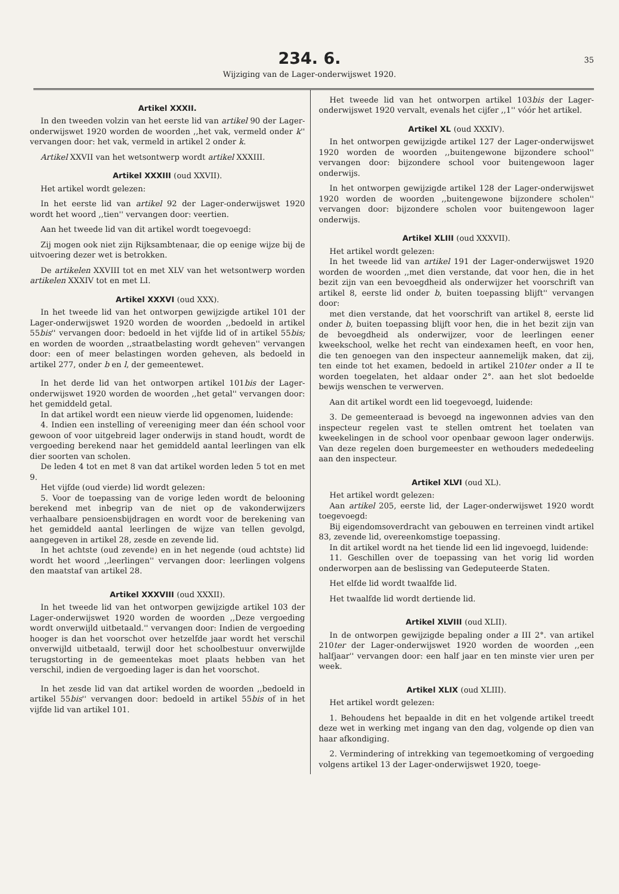234. 6.
35
Wijziging van de Lager-onderwijswet 1920.
Artikel XXXII.
In den tweeden volzin van het eerste lid van artikel 90 der Lager-onderwijswet 1920 worden de woorden ,,het vak, vermeld onder k'' vervangen door: het vak, vermeld in artikel 2 onder k.
Artikel XXVII van het wetsontwerp wordt artikel XXXIII.
Artikel XXXIII (oud XXVII).
Het artikel wordt gelezen:
In het eerste lid van artikel 92 der Lager-onderwijswet 1920 wordt het woord ,,tien'' vervangen door: veertien.
Aan het tweede lid van dit artikel wordt toegevoegd:
Zij mogen ook niet zijn Rijksambtenaar, die op eenige wijze bij de uitvoering dezer wet is betrokken.
De artikelen XXVIII tot en met XLV van het wetsontwerp worden artikelen XXXIV tot en met LI.
Artikel XXXVI (oud XXX).
In het tweede lid van het ontworpen gewijzigde artikel 101 der Lager-onderwijswet 1920 worden de woorden ,,bedoeld in artikel 55bis'' vervangen door: bedoeld in het vijfde lid of in artikel 55bis; en worden de woorden ,,straatbelasting wordt geheven'' vervangen door: een of meer belastingen worden geheven, als bedoeld in artikel 277, onder b en l, der gemeentewet.
In het derde lid van het ontworpen artikel 101bis der Lager-onderwijswet 1920 worden de woorden ,,het getal'' vervangen door: het gemiddeld getal.
In dat artikel wordt een nieuw vierde lid opgenomen, luidende:
4. Indien een instelling of vereeniging meer dan één school voor gewoon of voor uitgebreid lager onderwijs in stand houdt, wordt de vergoeding berekend naar het gemiddeld aantal leerlingen van elk dier soorten van scholen.
De leden 4 tot en met 8 van dat artikel worden leden 5 tot en met 9.
Het vijfde (oud vierde) lid wordt gelezen:
5. Voor de toepassing van de vorige leden wordt de belooning berekend met inbegrip van de niet op de vakonderwijzers verhaalbare pensioensbijdragen en wordt voor de berekening van het gemiddeld aantal leerlingen de wijze van tellen gevolgd, aangegeven in artikel 28, zesde en zevende lid.
In het achtste (oud zevende) en in het negende (oud achtste) lid wordt het woord ,,leerlingen'' vervangen door: leerlingen volgens den maatstaf van artikel 28.
Artikel XXXVIII (oud XXXII).
In het tweede lid van het ontworpen gewijzigde artikel 103 der Lager-onderwijswet 1920 worden de woorden ,,Deze vergoeding wordt onverwijld uitbetaald.'' vervangen door: Indien de vergoeding hooger is dan het voorschot over hetzelfde jaar wordt het verschil onverwijld uitbetaald, terwijl door het schoolbestuur onverwijlde terugstorting in de gemeentekas moet plaats hebben van het verschil, indien de vergoeding lager is dan het voorschot.
In het zesde lid van dat artikel worden de woorden ,,bedoeld in artikel 55bis'' vervangen door: bedoeld in artikel 55bis of in het vijfde lid van artikel 101.
Het tweede lid van het ontworpen artikel 103bis der Lager-onderwijswet 1920 vervalt, evenals het cijfer ,,1'' vóór het artikel.
Artikel XL (oud XXXIV).
In het ontworpen gewijzigde artikel 127 der Lager-onderwijswet 1920 worden de woorden ,,buitengewone bijzondere school'' vervangen door: bijzondere school voor buitengewoon lager onderwijs.
In het ontworpen gewijzigde artikel 128 der Lager-onderwijswet 1920 worden de woorden ,,buitengewone bijzondere scholen'' vervangen door: bijzondere scholen voor buitengewoon lager onderwijs.
Artikel XLIII (oud XXXVII).
Het artikel wordt gelezen:
In het tweede lid van artikel 191 der Lager-onderwijswet 1920 worden de woorden ,,met dien verstande, dat voor hen, die in het bezit zijn van een bevoegdheid als onderwijzer het voorschrift van artikel 8, eerste lid onder b, buiten toepassing blijft'' vervangen door:
met dien verstande, dat het voorschrift van artikel 8, eerste lid onder b, buiten toepassing blijft voor hen, die in het bezit zijn van de bevoegdheid als onderwijzer, voor de leerlingen eener kweekschool, welke het recht van eindexamen heeft, en voor hen, die ten genoegen van den inspecteur aannemelijk maken, dat zij, ten einde tot het examen, bedoeld in artikel 210ter onder a II te worden toegelaten, het aldaar onder 2°. aan het slot bedoelde bewijs wenschen te verwerven.
Aan dit artikel wordt een lid toegevoegd, luidende:
3. De gemeenteraad is bevoegd na ingewonnen advies van den inspecteur regelen vast te stellen omtrent het toelaten van kweekelingen in de school voor openbaar gewoon lager onderwijs. Van deze regelen doen burgemeester en wethouders mededeeling aan den inspecteur.
Artikel XLVI (oud XL).
Het artikel wordt gelezen:
Aan artikel 205, eerste lid, der Lager-onderwijswet 1920 wordt toegevoegd:
Bij eigendomsoverdracht van gebouwen en terreinen vindt artikel 83, zevende lid, overeenkomstige toepassing.
In dit artikel wordt na het tiende lid een lid ingevoegd, luidende:
11. Geschillen over de toepassing van het vorig lid worden onderworpen aan de beslissing van Gedeputeerde Staten.
Het elfde lid wordt twaalfde lid.
Het twaalfde lid wordt dertiende lid.
Artikel XLVIII (oud XLII).
In de ontworpen gewijzigde bepaling onder a III 2°. van artikel 210ter der Lager-onderwijswet 1920 worden de woorden ,,een halfjaar'' vervangen door: een half jaar en ten minste vier uren per week.
Artikel XLIX (oud XLIII).
Het artikel wordt gelezen:
1. Behoudens het bepaalde in dit en het volgende artikel treedt deze wet in werking met ingang van den dag, volgende op dien van haar afkondiging.
2. Vermindering of intrekking van tegemoetkoming of vergoeding volgens artikel 13 der Lager-onderwijswet 1920, toege-